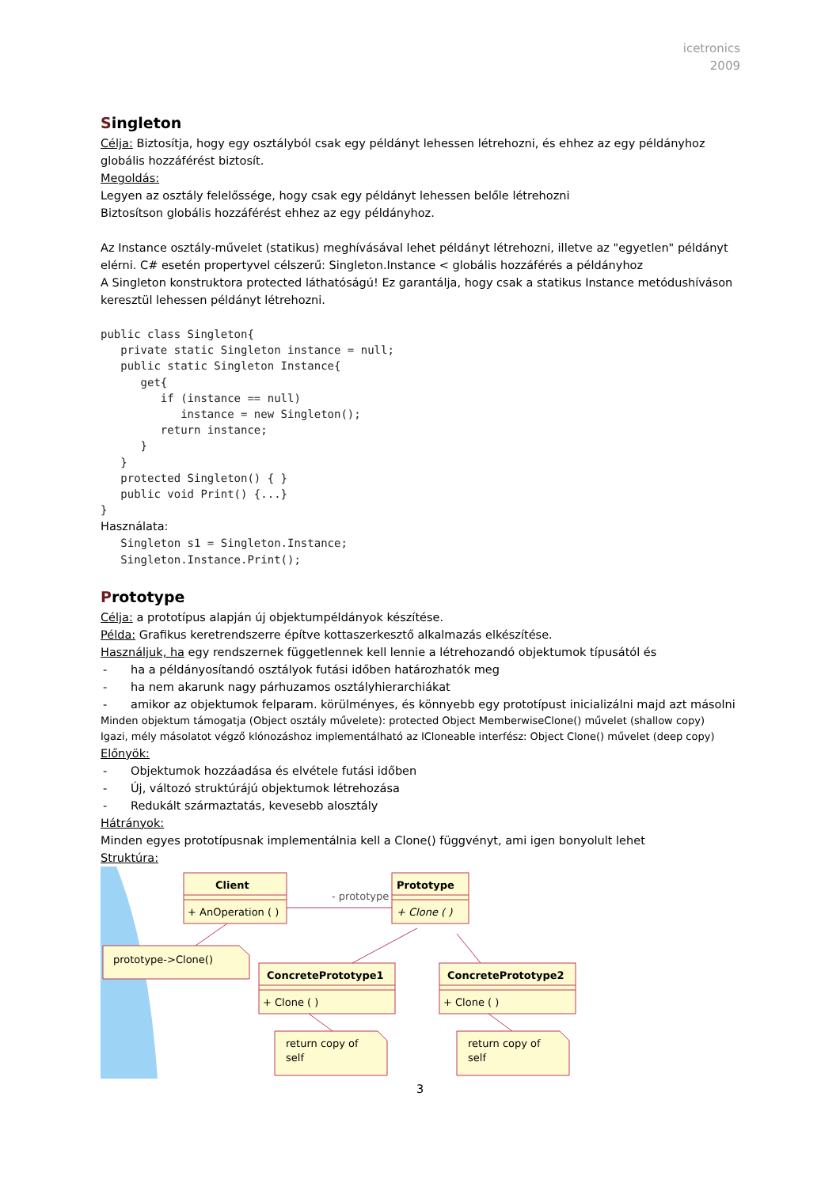icetronics
2009
Singleton
Célja: Biztosítja, hogy egy osztályból csak egy példányt lehessen létrehozni, és ehhez az egy példányhoz globális hozzáférést biztosít.
Megoldás:
Legyen az osztály felelőssége, hogy csak egy példányt lehessen belőle létrehozni
Biztosítson globális hozzáférést ehhez az egy példányhoz.
Az Instance osztály-művelet (statikus) meghívásával lehet példányt létrehozni, illetve az "egyetlen" példányt elérni. C# esetén propertyvel célszerű: Singleton.Instance < globális hozzáférés a példányhoz
A Singleton konstruktora protected láthatóságú! Ez garantálja, hogy csak a statikus Instance metódushíváson keresztül lehessen példányt létrehozni.
public class Singleton{
   private static Singleton instance = null;
   public static Singleton Instance{
      get{
         if (instance == null)
            instance = new Singleton();
         return instance;
      }
   }
   protected Singleton() { }
   public void Print() {...}
}
Használata:
   Singleton s1 = Singleton.Instance;
   Singleton.Instance.Print();
Prototype
Célja: a prototípus alapján új objektumpéldányok készítése.
Példa: Grafikus keretrendszerre építve kottaszerkesztő alkalmazás elkészítése.
Használjuk, ha egy rendszernek függetlennek kell lennie a létrehozandó objektumok típusától és
- ha a példányosítandó osztályok futási időben határozhatók meg
- ha nem akarunk nagy párhuzamos osztályhierarchiákat
- amikor az objektumok felparam. körülményes, és könnyebb egy prototípust inicializálni majd azt másolni
Minden objektum támogatja (Object osztály művelete): protected Object MemberwiseClone() művelet (shallow copy)
Igazi, mély másolatot végző klónozáshoz implementálható az ICloneable interfész: Object Clone() művelet (deep copy)
Előnyök:
- Objektumok hozzáadása és elvétele futási időben
- Új, változó struktúrájú objektumok létrehozása
- Redukált származtatás, kevesebb alosztály
Hátrányok:
Minden egyes prototípusnak implementálnia kell a Clone() függvényt, ami igen bonyolult lehet
Struktúra:
Client
+ AnOperation ( )
Prototype
+ Clone ( )
- prototype
ConcretePrototype1
+ Clone ( )
ConcretePrototype2
+ Clone ( )
prototype->Clone()
return copy of
self
return copy of
self
3